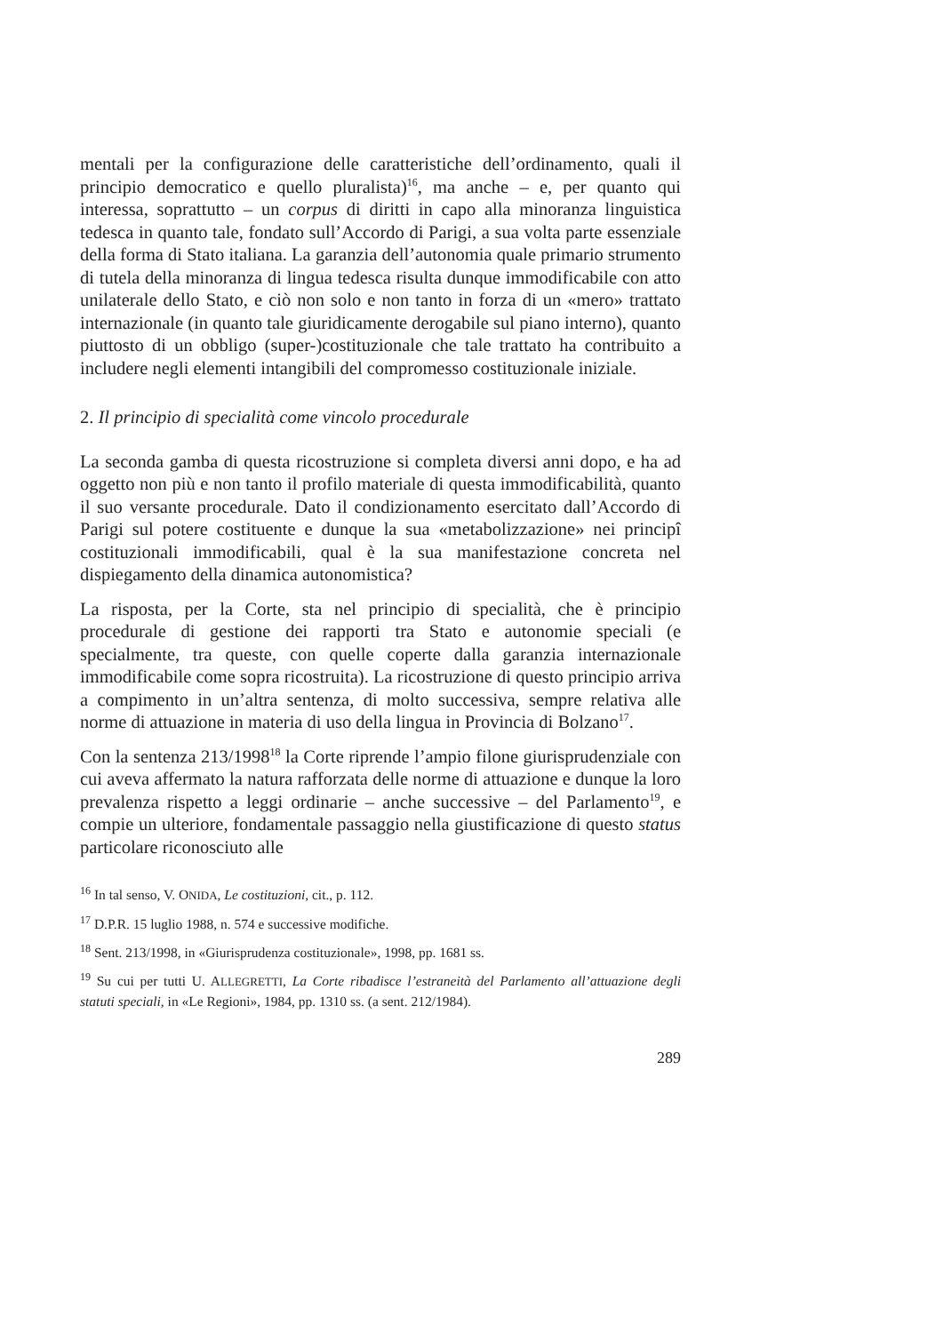mentali per la configurazione delle caratteristiche dell’ordinamento, quali il principio democratico e quello pluralista)<sup>16</sup>, ma anche – e, per quanto qui interessa, soprattutto – un corpus di diritti in capo alla minoranza linguistica tedesca in quanto tale, fondato sull’Accordo di Parigi, a sua volta parte essenziale della forma di Stato italiana. La garanzia dell’autonomia quale primario strumento di tutela della minoranza di lingua tedesca risulta dunque immodificabile con atto unilaterale dello Stato, e ciò non solo e non tanto in forza di un «mero» trattato internazionale (in quanto tale giuridicamente derogabile sul piano interno), quanto piuttosto di un obbligo (super-)costituzionale che tale trattato ha contribuito a includere negli elementi intangibili del compromesso costituzionale iniziale.
2. Il principio di specialità come vincolo procedurale
La seconda gamba di questa ricostruzione si completa diversi anni dopo, e ha ad oggetto non più e non tanto il profilo materiale di questa immodificabilità, quanto il suo versante procedurale. Dato il condizionamento esercitato dall’Accordo di Parigi sul potere costituente e dunque la sua «metabolizzazione» nei principî costituzionali immodificabili, qual è la sua manifestazione concreta nel dispiegamento della dinamica autonomistica?
La risposta, per la Corte, sta nel principio di specialità, che è principio procedurale di gestione dei rapporti tra Stato e autonomie speciali (e specialmente, tra queste, con quelle coperte dalla garanzia internazionale immodificabile come sopra ricostruita). La ricostruzione di questo principio arriva a compimento in un’altra sentenza, di molto successiva, sempre relativa alle norme di attuazione in materia di uso della lingua in Provincia di Bolzano<sup>17</sup>.
Con la sentenza 213/1998<sup>18</sup> la Corte riprende l’ampio filone giurisprudenziale con cui aveva affermato la natura rafforzata delle norme di attuazione e dunque la loro prevalenza rispetto a leggi ordinarie – anche successive – del Parlamento<sup>19</sup>, e compie un ulteriore, fondamentale passaggio nella giustificazione di questo status particolare riconosciuto alle
<sup>16</sup> In tal senso, V. ONIDA, Le costituzioni, cit., p. 112.
<sup>17</sup> D.P.R. 15 luglio 1988, n. 574 e successive modifiche.
<sup>18</sup> Sent. 213/1998, in «Giurisprudenza costituzionale», 1998, pp. 1681 ss.
<sup>19</sup> Su cui per tutti U. ALLEGRETTI, La Corte ribadisce l’estraneità del Parlamento all’attuazione degli statuti speciali, in «Le Regioni», 1984, pp. 1310 ss. (a sent. 212/1984).
289